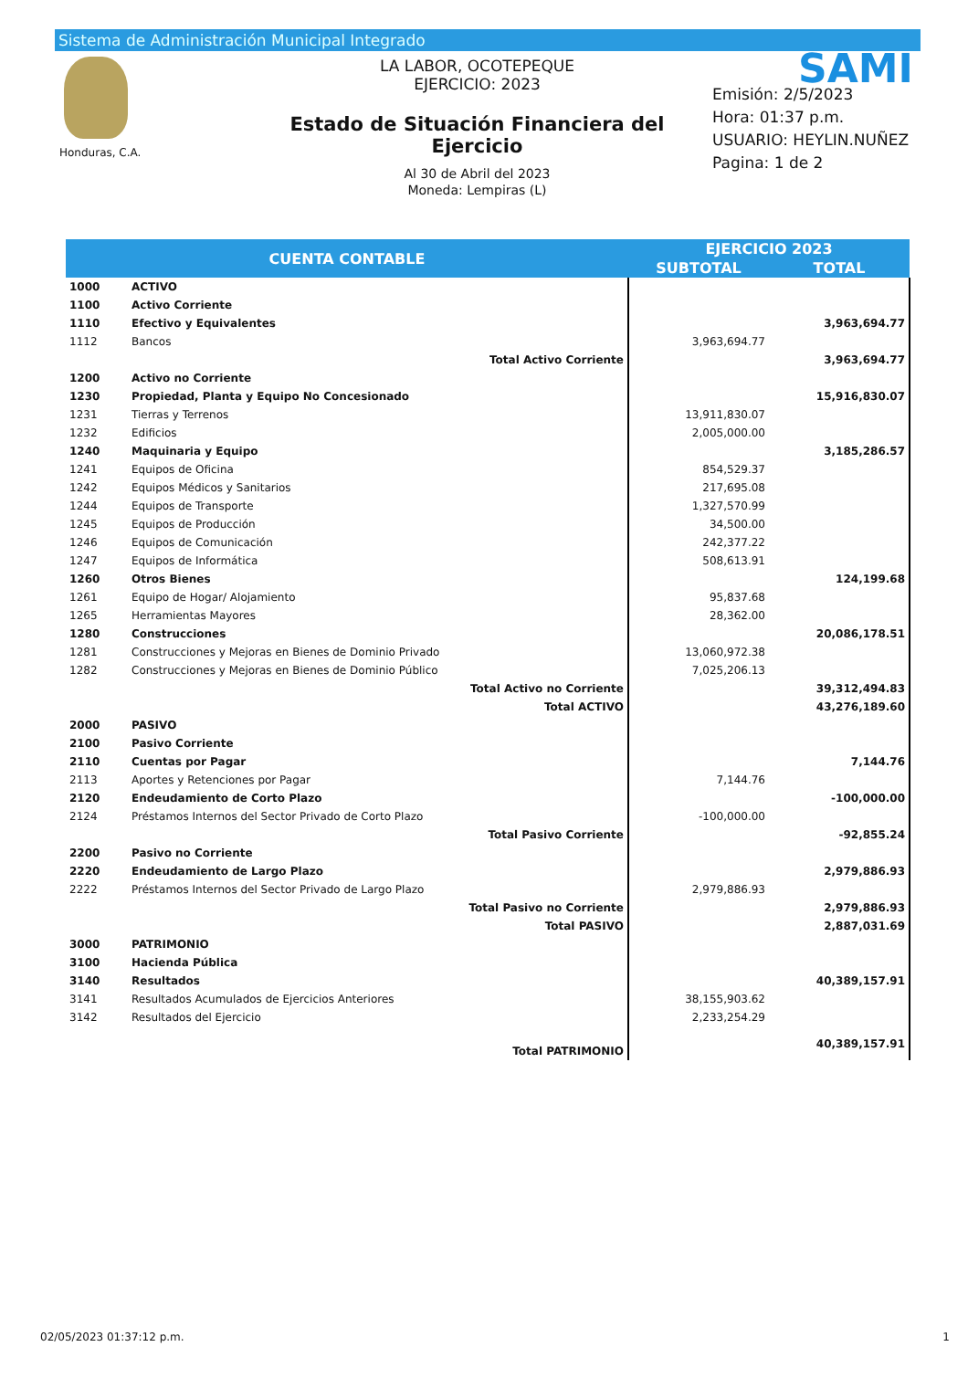Sistema de Administración Municipal Integrado
Honduras, C.A.
LA LABOR, OCOTEPEQUE
EJERCICIO: 2023
Estado de Situación Financiera del Ejercicio
Al 30 de Abril del 2023
Moneda: Lempiras (L)
SAMI
Emisión: 2/5/2023
Hora: 01:37 p.m.
USUARIO: HEYLIN.NUÑEZ
Pagina: 1 de 2
| CUENTA CONTABLE | | EJERCICIO 2023 | |
| --- | --- | --- | --- |
| | | SUBTOTAL | TOTAL |
| 1000 | ACTIVO | | |
| 1100 | Activo Corriente | | |
| 1110 | Efectivo y Equivalentes | | 3,963,694.77 |
| 1112 | Bancos | 3,963,694.77 | |
| | Total Activo Corriente | | 3,963,694.77 |
| 1200 | Activo no Corriente | | |
| 1230 | Propiedad, Planta y Equipo No Concesionado | | 15,916,830.07 |
| 1231 | Tierras y Terrenos | 13,911,830.07 | |
| 1232 | Edificios | 2,005,000.00 | |
| 1240 | Maquinaria y Equipo | | 3,185,286.57 |
| 1241 | Equipos de Oficina | 854,529.37 | |
| 1242 | Equipos Médicos y Sanitarios | 217,695.08 | |
| 1244 | Equipos de Transporte | 1,327,570.99 | |
| 1245 | Equipos de Producción | 34,500.00 | |
| 1246 | Equipos de Comunicación | 242,377.22 | |
| 1247 | Equipos de Informática | 508,613.91 | |
| 1260 | Otros Bienes | | 124,199.68 |
| 1261 | Equipo de Hogar/ Alojamiento | 95,837.68 | |
| 1265 | Herramientas Mayores | 28,362.00 | |
| 1280 | Construcciones | | 20,086,178.51 |
| 1281 | Construcciones y Mejoras en Bienes de Dominio Privado | 13,060,972.38 | |
| 1282 | Construcciones y Mejoras en Bienes de Dominio Público | 7,025,206.13 | |
| | Total Activo no Corriente | | 39,312,494.83 |
| | Total ACTIVO | | 43,276,189.60 |
| 2000 | PASIVO | | |
| 2100 | Pasivo Corriente | | |
| 2110 | Cuentas por Pagar | | 7,144.76 |
| 2113 | Aportes y Retenciones por Pagar | 7,144.76 | |
| 2120 | Endeudamiento de Corto Plazo | | -100,000.00 |
| 2124 | Préstamos Internos del Sector Privado de Corto Plazo | -100,000.00 | |
| | Total Pasivo Corriente | | -92,855.24 |
| 2200 | Pasivo no Corriente | | |
| 2220 | Endeudamiento de Largo Plazo | | 2,979,886.93 |
| 2222 | Préstamos Internos del Sector Privado de Largo Plazo | 2,979,886.93 | |
| | Total Pasivo no Corriente | | 2,979,886.93 |
| | Total PASIVO | | 2,887,031.69 |
| 3000 | PATRIMONIO | | |
| 3100 | Hacienda Pública | | |
| 3140 | Resultados | | 40,389,157.91 |
| 3141 | Resultados Acumulados de Ejercicios Anteriores | 38,155,903.62 | |
| 3142 | Resultados del Ejercicio | 2,233,254.29 | |
| | Total PATRIMONIO | | 40,389,157.91 |
02/05/2023 01:37:12 p.m. 1